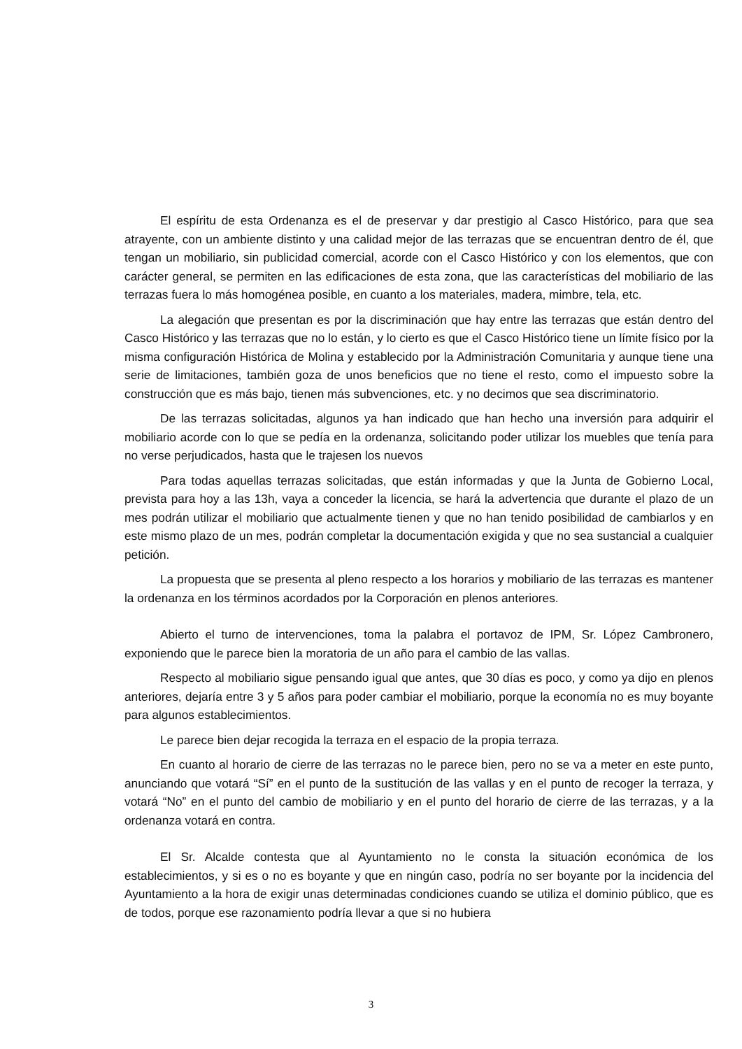El espíritu de esta Ordenanza es el de preservar y dar prestigio al Casco Histórico, para que sea atrayente, con un ambiente distinto y una calidad mejor de las terrazas que se encuentran dentro de él, que tengan un mobiliario, sin publicidad comercial, acorde con el Casco Histórico y con los elementos, que con carácter general, se permiten en las edificaciones de esta zona, que las características del mobiliario de las terrazas fuera lo más homogénea posible, en cuanto a los materiales, madera, mimbre, tela, etc.
La alegación que presentan es por la discriminación que hay entre las terrazas que están dentro del Casco Histórico y las terrazas que no lo están, y lo cierto es que el Casco Histórico tiene un límite físico por la misma configuración Histórica de Molina y establecido por la Administración Comunitaria y aunque tiene una serie de limitaciones, también goza de unos beneficios que no tiene el resto, como el impuesto sobre la construcción que es más bajo, tienen más subvenciones, etc. y no decimos que sea discriminatorio.
De las terrazas solicitadas, algunos ya han indicado que han hecho una inversión para adquirir el mobiliario acorde con lo que se pedía en la ordenanza, solicitando poder utilizar los muebles que tenía para no verse perjudicados, hasta que le trajesen los nuevos
Para todas aquellas terrazas solicitadas, que están informadas y que la Junta de Gobierno Local, prevista para hoy a las 13h, vaya a conceder la licencia, se hará la advertencia que durante el plazo de un mes podrán utilizar el mobiliario que actualmente tienen y que no han tenido posibilidad de cambiarlos y en este mismo plazo de un mes, podrán completar la documentación exigida y que no sea sustancial a cualquier petición.
La propuesta que se presenta al pleno respecto a los horarios y mobiliario de las terrazas es mantener la ordenanza en los términos acordados por la Corporación en plenos anteriores.
Abierto el turno de intervenciones, toma la palabra el portavoz de IPM, Sr. López Cambronero, exponiendo que le parece bien la moratoria de un año para el cambio de las vallas.
Respecto al mobiliario sigue pensando igual que antes, que 30 días es poco, y como ya dijo en plenos anteriores, dejaría entre 3 y 5 años para poder cambiar el mobiliario, porque la economía no es muy boyante para algunos establecimientos.
Le parece bien dejar recogida la terraza en el espacio de la propia terraza.
En cuanto al horario de cierre de las terrazas no le parece bien, pero no se va a meter en este punto, anunciando que votará “Sí” en el punto de la sustitución de las vallas y en el punto de recoger la terraza, y votará “No” en el punto del cambio de mobiliario y en el punto del horario de cierre de las terrazas, y a la ordenanza votará en contra.
El Sr. Alcalde contesta que al Ayuntamiento no le consta la situación económica de los establecimientos, y si es o no es boyante y que en ningún caso, podría no ser boyante por la incidencia del Ayuntamiento a la hora de exigir unas determinadas condiciones cuando se utiliza el dominio público, que es de todos, porque ese razonamiento podría llevar a que si no hubiera
3